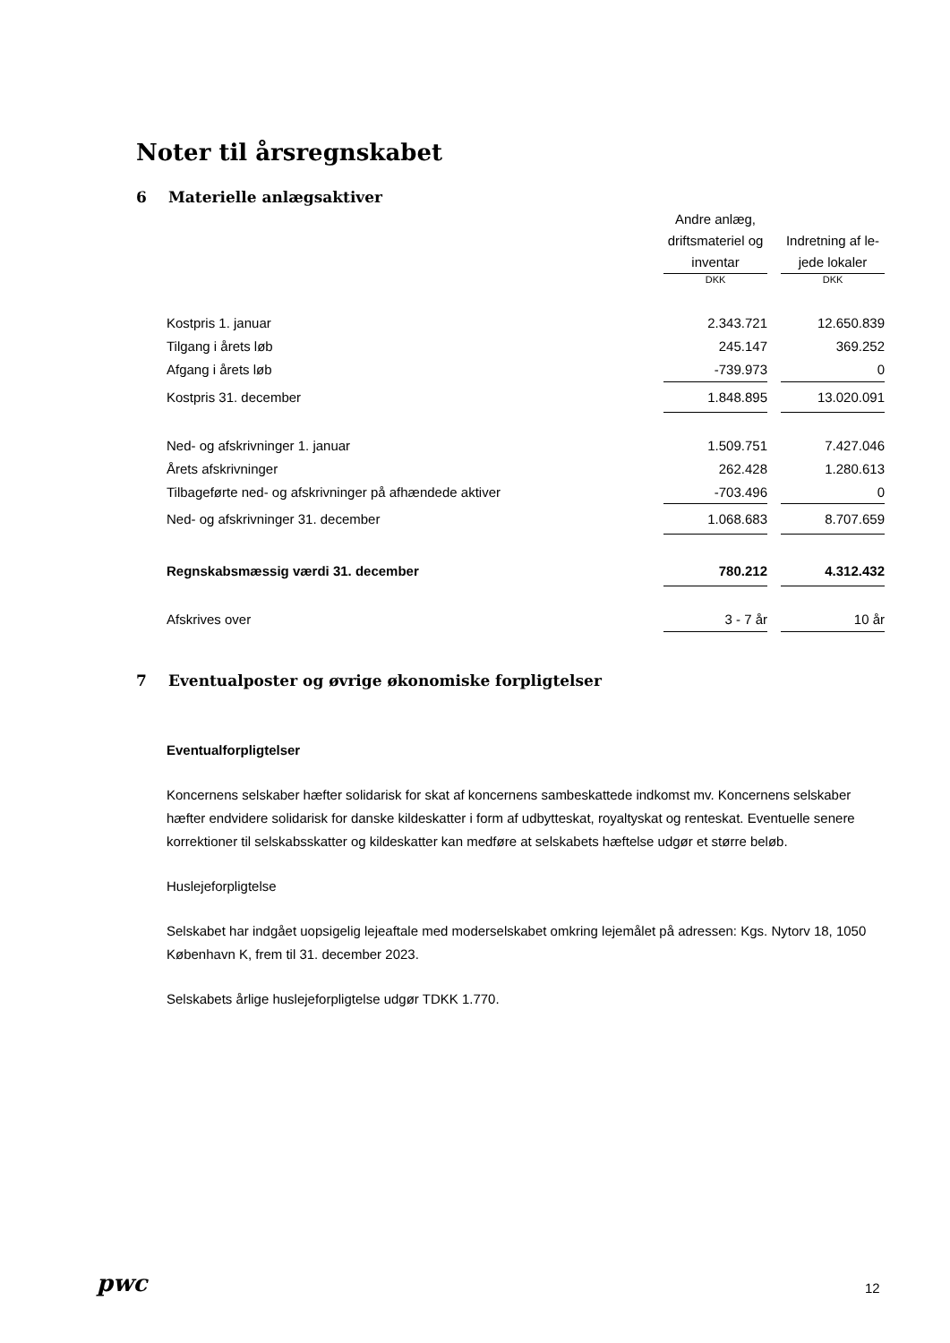Noter til årsregnskabet
6 Materielle anlægsaktiver
| | Andre anlæg, driftsmateriel og inventar | | Indretning af le-jede lokaler |
| | DKK | | DKK |
| Kostpris 1. januar | 2.343.721 | | 12.650.839 |
| Tilgang i årets løb | 245.147 | | 369.252 |
| Afgang i årets løb | -739.973 | | 0 |
| Kostpris 31. december | 1.848.895 | | 13.020.091 |
| Ned- og afskrivninger 1. januar | 1.509.751 | | 7.427.046 |
| Årets afskrivninger | 262.428 | | 1.280.613 |
| Tilbageførte ned- og afskrivninger på afhændede aktiver | -703.496 | | 0 |
| Ned- og afskrivninger 31. december | 1.068.683 | | 8.707.659 |
| Regnskabsmæssig værdi 31. december | 780.212 | | 4.312.432 |
| Afskrives over | 3 - 7 år | | 10 år |
7 Eventualposter og øvrige økonomiske forpligtelser
Eventualforpligtelser
Koncernens selskaber hæfter solidarisk for skat af koncernens sambeskattede indkomst mv. Koncernens selskaber hæfter endvidere solidarisk for danske kildeskatter i form af udbytteskat, royaltyskat og renteskat. Eventuelle senere korrektioner til selskabsskatter og kildeskatter kan medføre at selskabets hæftelse udgør et større beløb.
Huslejeforpligtelse
Selskabet har indgået uopsigelig lejeaftale med moderselskabet omkring lejemålet på adressen: Kgs. Nytorv 18, 1050 København K, frem til 31. december 2023.
Selskabets årlige huslejeforpligtelse udgør TDKK 1.770.
pwc 12